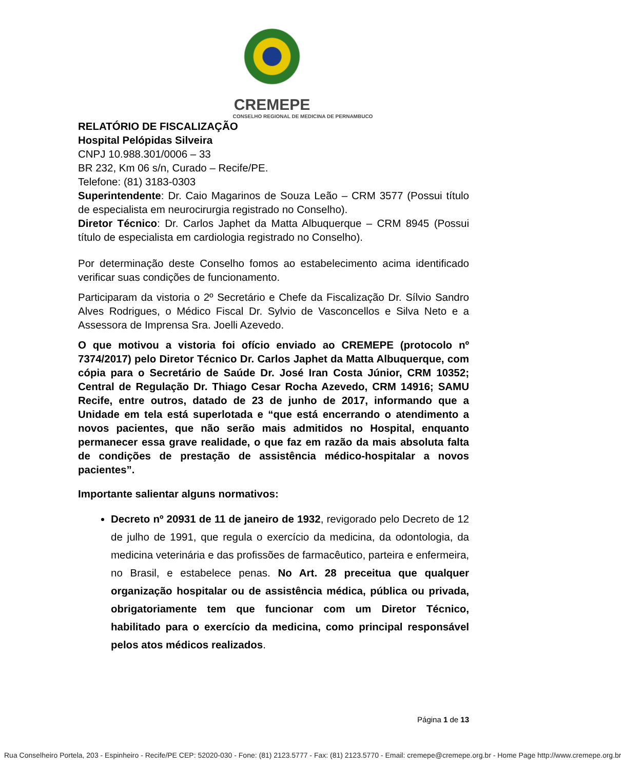CREMEPE
CONSELHO REGIONAL DE MEDICINA DE PERNAMBUCO
RELATÓRIO DE FISCALIZAÇÃO
Hospital Pelópidas Silveira
CNPJ 10.988.301/0006 – 33
BR 232, Km 06 s/n, Curado – Recife/PE.
Telefone: (81) 3183-0303
Superintendente: Dr. Caio Magarinos de Souza Leão – CRM 3577 (Possui título de especialista em neurocirurgia registrado no Conselho).
Diretor Técnico: Dr. Carlos Japhet da Matta Albuquerque – CRM 8945 (Possui título de especialista em cardiologia registrado no Conselho).
Por determinação deste Conselho fomos ao estabelecimento acima identificado verificar suas condições de funcionamento.
Participaram da vistoria o 2º Secretário e Chefe da Fiscalização Dr. Sílvio Sandro Alves Rodrigues, o Médico Fiscal Dr. Sylvio de Vasconcellos e Silva Neto e a Assessora de Imprensa Sra. Joelli Azevedo.
O que motivou a vistoria foi ofício enviado ao CREMEPE (protocolo nº 7374/2017) pelo Diretor Técnico Dr. Carlos Japhet da Matta Albuquerque, com cópia para o Secretário de Saúde Dr. José Iran Costa Júnior, CRM 10352; Central de Regulação Dr. Thiago Cesar Rocha Azevedo, CRM 14916; SAMU Recife, entre outros, datado de 23 de junho de 2017, informando que a Unidade em tela está superlotada e “que está encerrando o atendimento a novos pacientes, que não serão mais admitidos no Hospital, enquanto permanecer essa grave realidade, o que faz em razão da mais absoluta falta de condições de prestação de assistência médico-hospitalar a novos pacientes”.
Importante salientar alguns normativos:
Decreto nº 20931 de 11 de janeiro de 1932, revigorado pelo Decreto de 12 de julho de 1991, que regula o exercício da medicina, da odontologia, da medicina veterinária e das profissões de farmacêutico, parteira e enfermeira, no Brasil, e estabelece penas. No Art. 28 preceitua que qualquer organização hospitalar ou de assistência médica, pública ou privada, obrigatoriamente tem que funcionar com um Diretor Técnico, habilitado para o exercício da medicina, como principal responsável pelos atos médicos realizados.
Página 1 de 13
Rua Conselheiro Portela, 203 - Espinheiro - Recife/PE CEP: 52020-030 - Fone: (81) 2123.5777 - Fax: (81) 2123.5770 - Email: cremepe@cremepe.org.br - Home Page http://www.cremepe.org.br